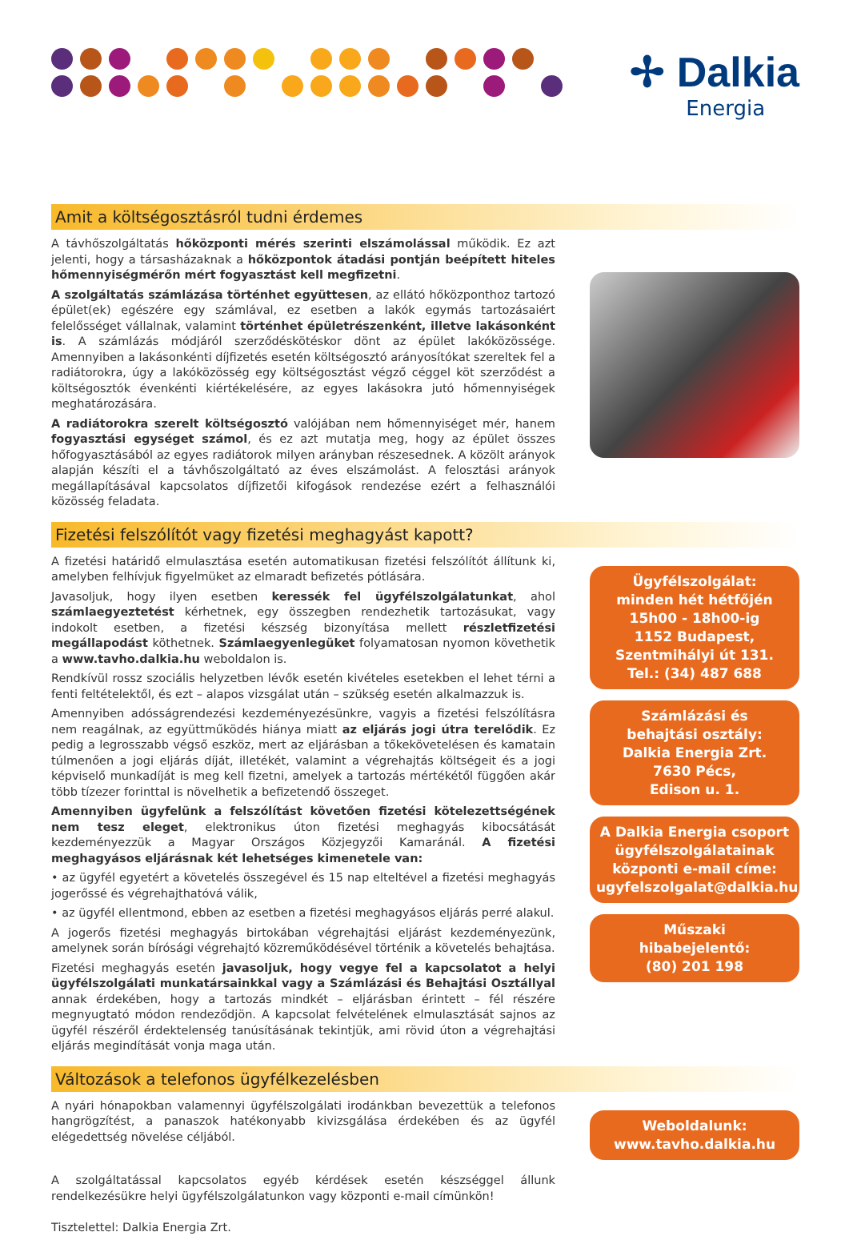✢ Dalkia
Energia
Amit a költségosztásról tudni érdemes
A távhőszolgáltatás hőközponti mérés szerinti elszámolással működik. Ez azt jelenti, hogy a társasházaknak a hőközpontok átadási pontján beépített hiteles hőmennyiségmérőn mért fogyasztást kell megfizetni.
A szolgáltatás számlázása történhet együttesen, az ellátó hőközponthoz tartozó épület(ek) egészére egy számlával, ez esetben a lakók egymás tartozásaiért felelősséget vállalnak, valamint történhet épületrészenként, illetve lakásonként is. A számlázás módjáról szerződéskötéskor dönt az épület lakóközössége. Amennyiben a lakásonkénti díjfizetés esetén költségosztó arányosítókat szereltek fel a radiátorokra, úgy a lakóközösség egy költségosztást végző céggel köt szerződést a költségosztók évenkénti kiértékelésére, az egyes lakásokra jutó hőmennyiségek meghatározására.
A radiátorokra szerelt költségosztó valójában nem hőmennyiséget mér, hanem fogyasztási egységet számol, és ez azt mutatja meg, hogy az épület összes hőfogyasztásából az egyes radiátorok milyen arányban részesednek. A közölt arányok alapján készíti el a távhőszolgáltató az éves elszámolást. A felosztási arányok megállapításával kapcsolatos díjfizetői kifogások rendezése ezért a felhasználói közösség feladata.
Fizetési felszólítót vagy fizetési meghagyást kapott?
A fizetési határidő elmulasztása esetén automatikusan fizetési felszólítót állítunk ki, amelyben felhívjuk figyelmüket az elmaradt befizetés pótlására.
Javasoljuk, hogy ilyen esetben keressék fel ügyfélszolgálatunkat, ahol számlaegyeztetést kérhetnek, egy összegben rendezhetik tartozásukat, vagy indokolt esetben, a fizetési készség bizonyítása mellett részletfizetési megállapodást köthetnek. Számlaegyenlegüket folyamatosan nyomon követhetik a www.tavho.dalkia.hu weboldalon is.
Rendkívül rossz szociális helyzetben lévők esetén kivételes esetekben el lehet térni a fenti feltételektől, és ezt – alapos vizsgálat után – szükség esetén alkalmazzuk is.
Amennyiben adósságrendezési kezdeményezésünkre, vagyis a fizetési felszólításra nem reagálnak, az együttműködés hiánya miatt az eljárás jogi útra terelődik. Ez pedig a legrosszabb végső eszköz, mert az eljárásban a tőkekövetelésen és kamatain túlmenően a jogi eljárás díját, illetékét, valamint a végrehajtás költségeit és a jogi képviselő munkadíját is meg kell fizetni, amelyek a tartozás mértékétől függően akár több tízezer forinttal is növelhetik a befizetendő összeget.
Amennyiben ügyfelünk a felszólítást követően fizetési kötelezettségének nem tesz eleget, elektronikus úton fizetési meghagyás kibocsátását kezdeményezzük a Magyar Országos Közjegyzői Kamaránál. A fizetési meghagyásos eljárásnak két lehetséges kimenetele van:
• az ügyfél egyetért a követelés összegével és 15 nap elteltével a fizetési meghagyás jogerőssé és végrehajthatóvá válik,
• az ügyfél ellentmond, ebben az esetben a fizetési meghagyásos eljárás perré alakul.
A jogerős fizetési meghagyás birtokában végrehajtási eljárást kezdeményezünk, amelynek során bírósági végrehajtó közreműködésével történik a követelés behajtása.
Fizetési meghagyás esetén javasoljuk, hogy vegye fel a kapcsolatot a helyi ügyfélszolgálati munkatársainkkal vagy a Számlázási és Behajtási Osztállyal annak érdekében, hogy a tartozás mindkét – eljárásban érintett – fél részére megnyugtató módon rendeződjön. A kapcsolat felvételének elmulasztását sajnos az ügyfél részéről érdektelenség tanúsításának tekintjük, ami rövid úton a végrehajtási eljárás megindítását vonja maga után.
Ügyfélszolgálat:
minden hét hétfőjén
15h00 - 18h00-ig
1152 Budapest,
Szentmihályi út 131.
Tel.: (34) 487 688
Számlázási és
behajtási osztály:
Dalkia Energia Zrt.
7630 Pécs,
Edison u. 1.
A Dalkia Energia csoport
ügyfélszolgálatainak
központi e-mail címe:
ugyfelszolgalat@dalkia.hu
Műszaki
hibabejelentő:
(80) 201 198
Változások a telefonos ügyfélkezelésben
A nyári hónapokban valamennyi ügyfélszolgálati irodánkban bevezettük a telefonos hangrögzítést, a panaszok hatékonyabb kivizsgálása érdekében és az ügyfél elégedettség növelése céljából.
A szolgáltatással kapcsolatos egyéb kérdések esetén készséggel állunk rendelkezésükre helyi ügyfélszolgálatunkon vagy központi e-mail címünkön!
Tisztelettel: Dalkia Energia Zrt.
Weboldalunk:
www.tavho.dalkia.hu